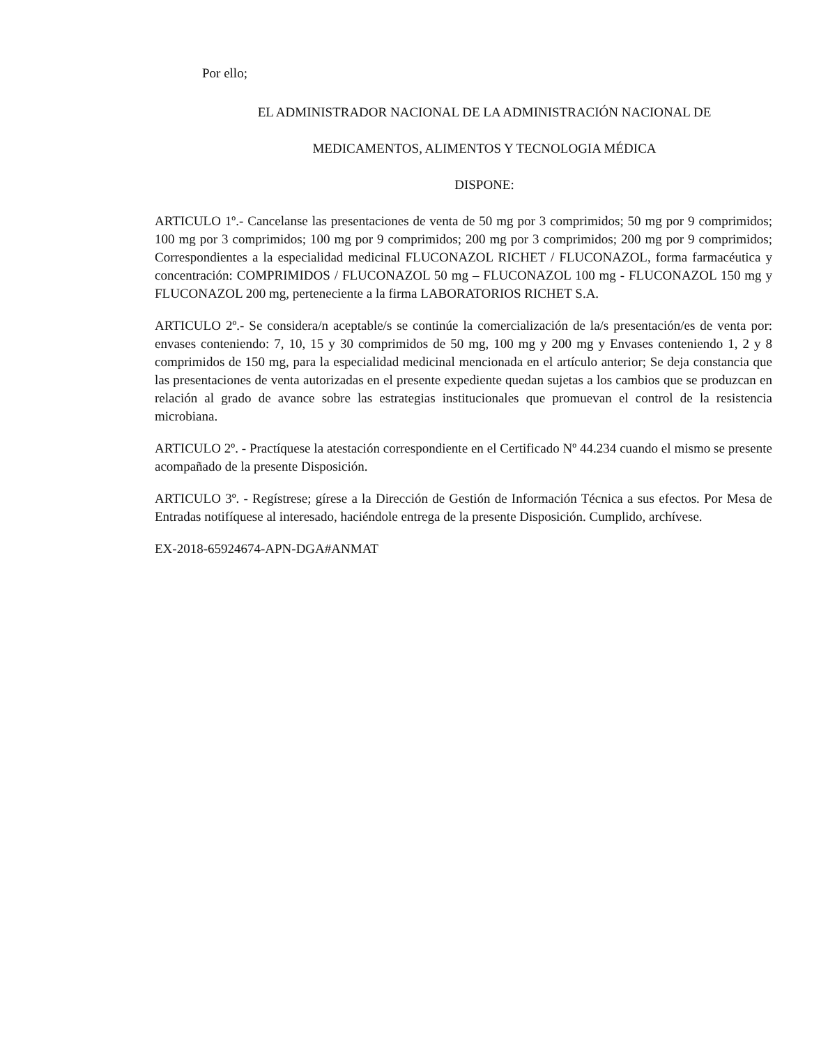Por ello;
EL ADMINISTRADOR NACIONAL DE LA ADMINISTRACIÓN NACIONAL DE
MEDICAMENTOS, ALIMENTOS Y TECNOLOGIA MÉDICA
DISPONE:
ARTICULO 1º.- Cancelanse las presentaciones de venta de 50 mg por 3 comprimidos; 50 mg por 9 comprimidos; 100 mg por 3 comprimidos; 100 mg por 9 comprimidos; 200 mg por 3 comprimidos; 200 mg por 9 comprimidos; Correspondientes a la especialidad medicinal FLUCONAZOL RICHET / FLUCONAZOL, forma farmacéutica y concentración: COMPRIMIDOS / FLUCONAZOL 50 mg – FLUCONAZOL 100 mg - FLUCONAZOL 150 mg y FLUCONAZOL 200 mg, perteneciente a la firma LABORATORIOS RICHET S.A.
ARTICULO 2º.- Se considera/n aceptable/s se continúe la comercialización de la/s presentación/es de venta por: envases conteniendo: 7, 10, 15 y 30 comprimidos de 50 mg, 100 mg y 200 mg y Envases conteniendo 1, 2 y 8 comprimidos de 150 mg, para la especialidad medicinal mencionada en el artículo anterior; Se deja constancia que las presentaciones de venta autorizadas en el presente expediente quedan sujetas a los cambios que se produzcan en relación al grado de avance sobre las estrategias institucionales que promuevan el control de la resistencia microbiana.
ARTICULO 2º. - Practíquese la atestación correspondiente en el Certificado Nº 44.234 cuando el mismo se presente acompañado de la presente Disposición.
ARTICULO 3º. - Regístrese; gírese a la Dirección de Gestión de Información Técnica a sus efectos. Por Mesa de Entradas notifíquese al interesado, haciéndole entrega de la presente Disposición. Cumplido, archívese.
EX-2018-65924674-APN-DGA#ANMAT